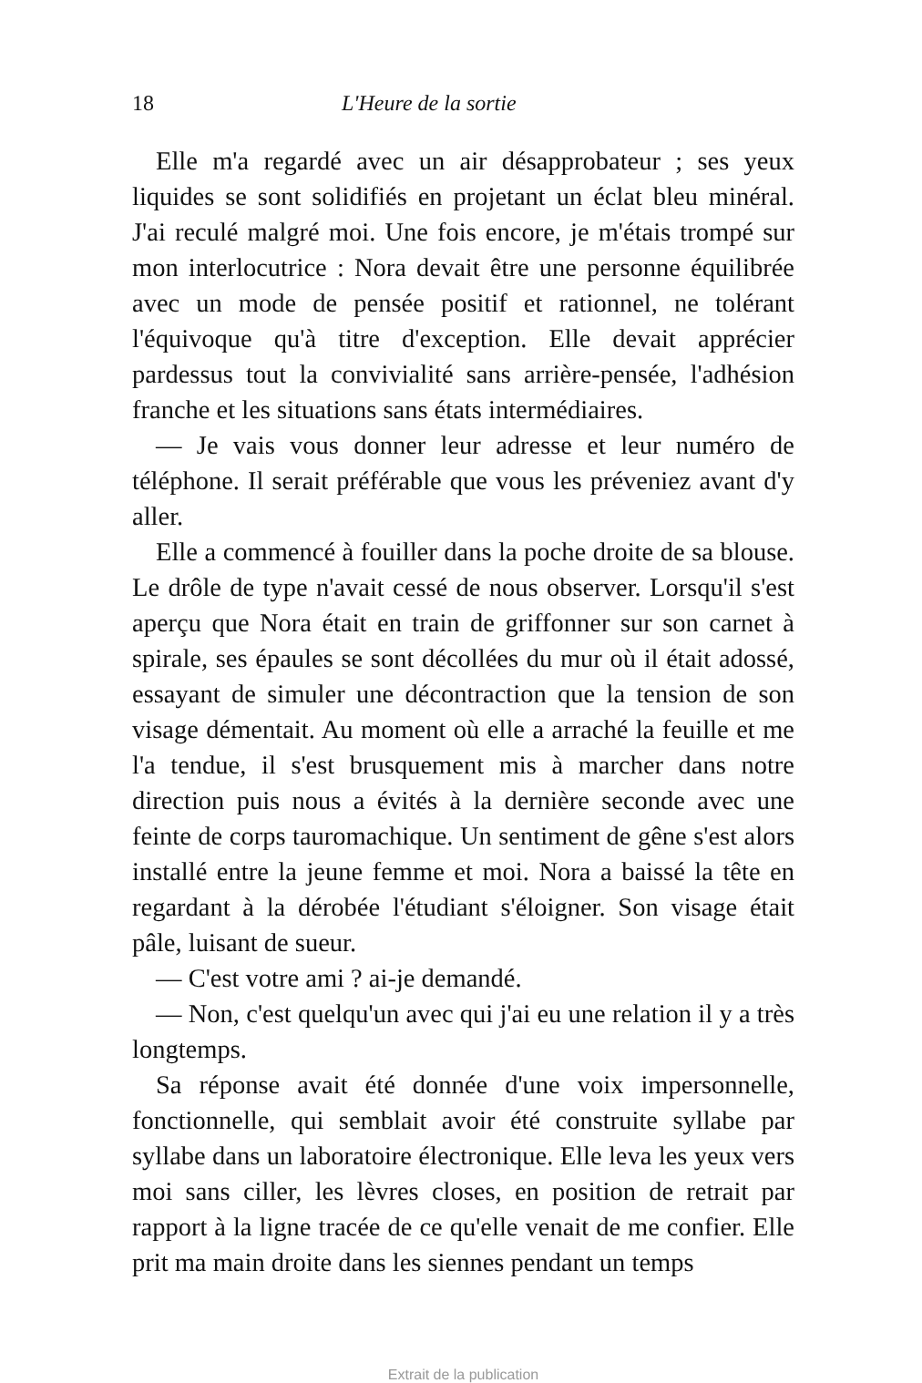18 L'Heure de la sortie
Elle m'a regardé avec un air désapprobateur ; ses yeux liquides se sont solidifiés en projetant un éclat bleu minéral. J'ai reculé malgré moi. Une fois encore, je m'étais trompé sur mon interlocutrice : Nora devait être une personne équilibrée avec un mode de pensée positif et rationnel, ne tolérant l'équivoque qu'à titre d'exception. Elle devait apprécier pardessus tout la convivialité sans arrière-pensée, l'adhésion franche et les situations sans états intermédiaires.
— Je vais vous donner leur adresse et leur numéro de téléphone. Il serait préférable que vous les préveniez avant d'y aller.
Elle a commencé à fouiller dans la poche droite de sa blouse. Le drôle de type n'avait cessé de nous observer. Lorsqu'il s'est aperçu que Nora était en train de griffonner sur son carnet à spirale, ses épaules se sont décollées du mur où il était adossé, essayant de simuler une décontraction que la tension de son visage démentait. Au moment où elle a arraché la feuille et me l'a tendue, il s'est brusquement mis à marcher dans notre direction puis nous a évités à la dernière seconde avec une feinte de corps tauromachique. Un sentiment de gêne s'est alors installé entre la jeune femme et moi. Nora a baissé la tête en regardant à la dérobée l'étudiant s'éloigner. Son visage était pâle, luisant de sueur.
— C'est votre ami ? ai-je demandé.
— Non, c'est quelqu'un avec qui j'ai eu une relation il y a très longtemps.
Sa réponse avait été donnée d'une voix impersonnelle, fonctionnelle, qui semblait avoir été construite syllabe par syllabe dans un laboratoire électronique. Elle leva les yeux vers moi sans ciller, les lèvres closes, en position de retrait par rapport à la ligne tracée de ce qu'elle venait de me confier. Elle prit ma main droite dans les siennes pendant un temps
Extrait de la publication